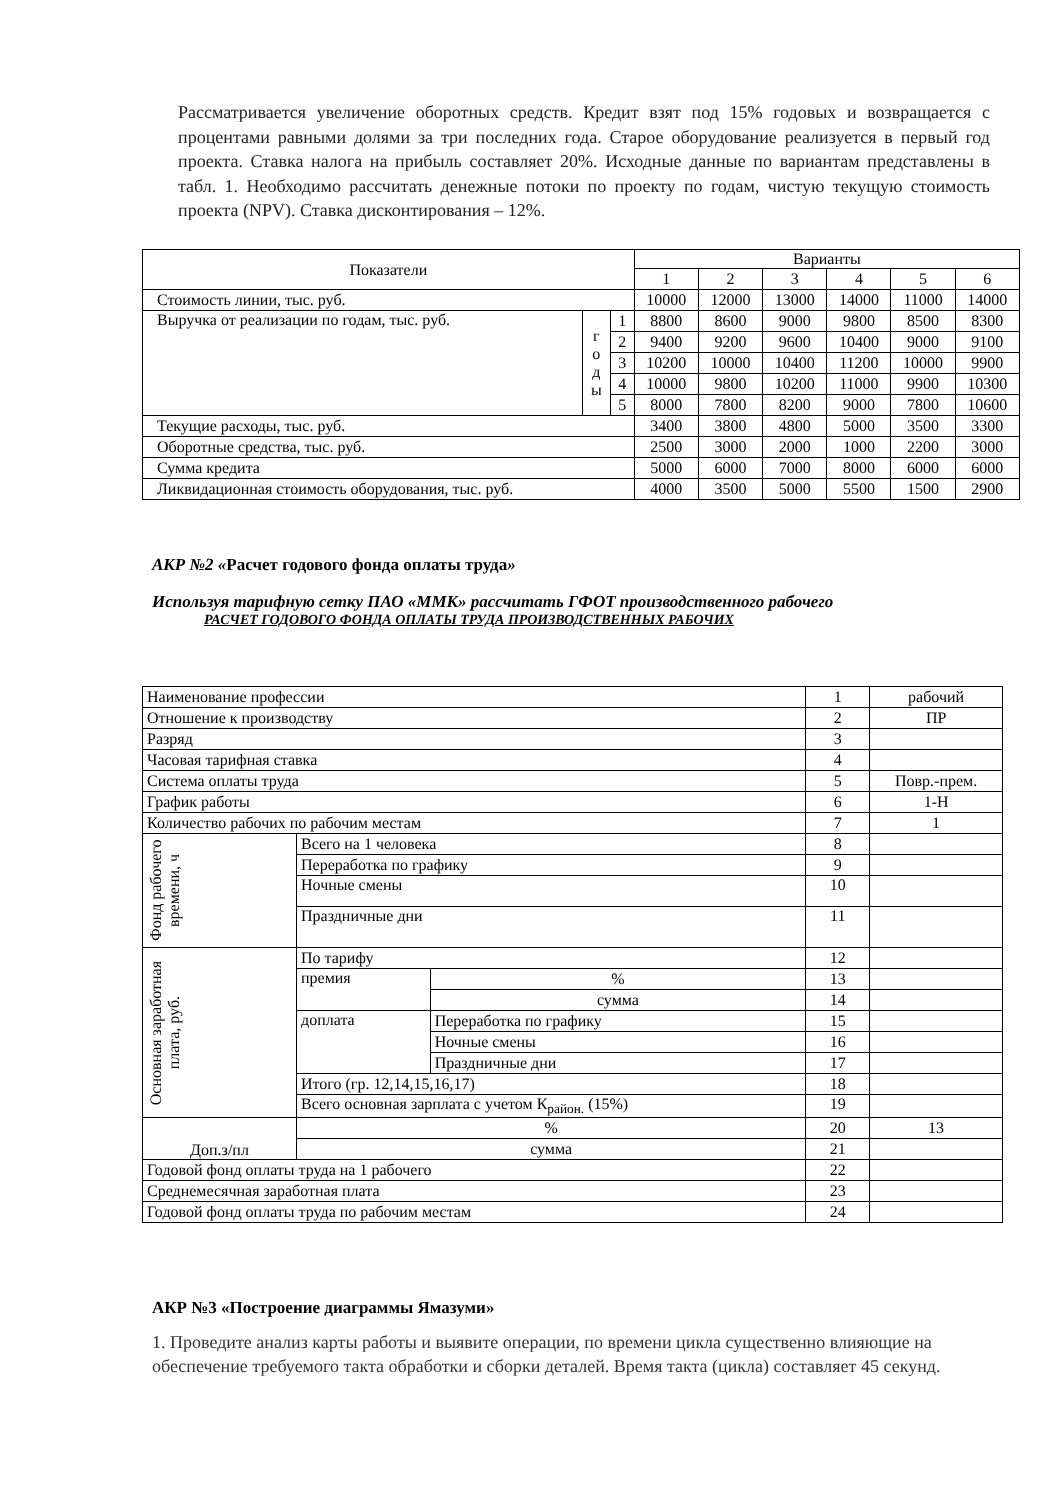Рассматривается увеличение оборотных средств. Кредит взят под 15% годовых и возвращается с процентами равными долями за три последних года. Старое оборудование реализуется в первый год проекта. Ставка налога на прибыль составляет 20%. Исходные данные по вариантам представлены в табл. 1. Необходимо рассчитать денежные потоки по проекту по годам, чистую текущую стоимость проекта (NPV). Ставка дисконтирования – 12%.
| Показатели | | | Варианты | | | | | |
| --- | --- | --- | --- | --- | --- | --- | --- | --- |
| | | | 1 | 2 | 3 | 4 | 5 | 6 |
| Стоимость линии, тыс. руб. | | | 10000 | 12000 | 13000 | 14000 | 11000 | 14000 |
| Выручка от реализации по годам, тыс. руб. | г о д ы | 1 | 8800 | 8600 | 9000 | 9800 | 8500 | 8300 |
| | | 2 | 9400 | 9200 | 9600 | 10400 | 9000 | 9100 |
| | | 3 | 10200 | 10000 | 10400 | 11200 | 10000 | 9900 |
| | | 4 | 10000 | 9800 | 10200 | 11000 | 9900 | 10300 |
| | | 5 | 8000 | 7800 | 8200 | 9000 | 7800 | 10600 |
| Текущие расходы, тыс. руб. | | | 3400 | 3800 | 4800 | 5000 | 3500 | 3300 |
| Оборотные средства, тыс. руб. | | | 2500 | 3000 | 2000 | 1000 | 2200 | 3000 |
| Сумма кредита | | | 5000 | 6000 | 7000 | 8000 | 6000 | 6000 |
| Ликвидационная стоимость оборудования, тыс. руб. | | | 4000 | 3500 | 5000 | 5500 | 1500 | 2900 |
АКР №2 «Расчет годового фонда оплаты труда»
Используя тарифную сетку ПАО «ММК» рассчитать ГФОТ производственного рабочего
РАСЧЕТ ГОДОВОГО ФОНДА ОПЛАТЫ ТРУДА ПРОИЗВОДСТВЕННЫХ РАБОЧИХ
| Наименование профессии | | | 1 | рабочий |
| Отношение к производству | | | 2 | ПР |
| Разряд | | | 3 | |
| Часовая тарифная ставка | | | 4 | |
| Система оплаты труда | | | 5 | Повр.-прем. |
| График работы | | | 6 | 1-Н |
| Количество рабочих по рабочим местам | | | 7 | 1 |
| Фонд рабочего времени, ч | Всего на 1 человека | | 8 | |
| | Переработка по графику | | 9 | |
| | Ночные смены | | 10 | |
| | Праздничные дни | | 11 | |
| Основная заработная плата, руб. | По тарифу | | 12 | |
| | премия | % | 13 | |
| | | сумма | 14 | |
| | доплата | Переработка по графику | 15 | |
| | | Ночные смены | 16 | |
| | | Праздничные дни | 17 | |
| | Итого (гр. 12,14,15,16,17) | | 18 | |
| | Всего основная зарплата с учетом К<sub>район.</sub> (15%) | | 19 | |
| Доп.з/пл | % | | 20 | 13 |
| | сумма | | 21 | |
| Годовой фонд оплаты труда на 1 рабочего | | | 22 | |
| Среднемесячная заработная плата | | | 23 | |
| Годовой фонд оплаты труда по рабочим местам | | | 24 | |
АКР №3 «Построение диаграммы Ямазуми»
1. Проведите анализ карты работы и выявите операции, по времени цикла существенно влияющие на обеспечение требуемого такта обработки и сборки деталей. Время такта (цикла) составляет 45 секунд.